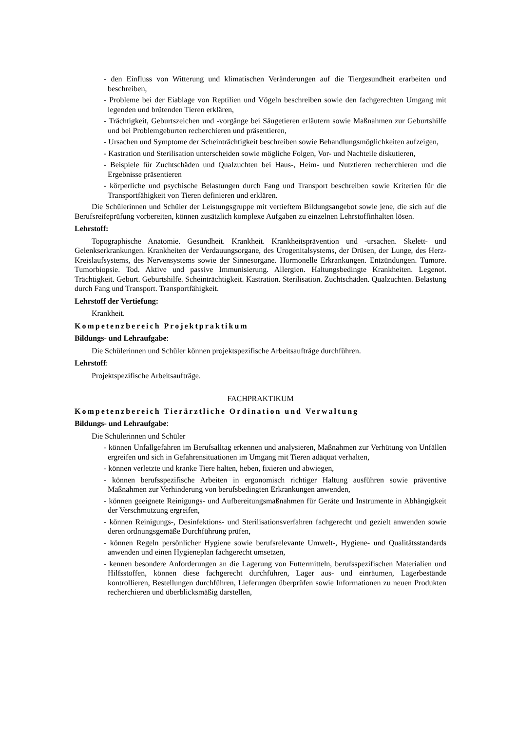- den Einfluss von Witterung und klimatischen Veränderungen auf die Tiergesundheit erarbeiten und beschreiben,
- Probleme bei der Eiablage von Reptilien und Vögeln beschreiben sowie den fachgerechten Umgang mit legenden und brütenden Tieren erklären,
- Trächtigkeit, Geburtszeichen und -vorgänge bei Säugetieren erläutern sowie Maßnahmen zur Geburtshilfe und bei Problemgeburten recherchieren und präsentieren,
- Ursachen und Symptome der Scheinträchtigkeit beschreiben sowie Behandlungsmöglichkeiten aufzeigen,
- Kastration und Sterilisation unterscheiden sowie mögliche Folgen, Vor- und Nachteile diskutieren,
- Beispiele für Zuchtschäden und Qualzuchten bei Haus-, Heim- und Nutztieren recherchieren und die Ergebnisse präsentieren
- körperliche und psychische Belastungen durch Fang und Transport beschreiben sowie Kriterien für die Transportfähigkeit von Tieren definieren und erklären.
Die Schülerinnen und Schüler der Leistungsgruppe mit vertieftem Bildungsangebot sowie jene, die sich auf die Berufsreifeprüfung vorbereiten, können zusätzlich komplexe Aufgaben zu einzelnen Lehrstoffinhalten lösen.
Lehrstoff:
Topographische Anatomie. Gesundheit. Krankheit. Krankheitsprävention und -ursachen. Skelett- und Gelenkserkrankungen. Krankheiten der Verdauungsorgane, des Urogenitalsystems, der Drüsen, der Lunge, des Herz-Kreislaufsystems, des Nervensystems sowie der Sinnesorgane. Hormonelle Erkrankungen. Entzündungen. Tumore. Tumorbiopsie. Tod. Aktive und passive Immunisierung. Allergien. Haltungsbedingte Krankheiten. Legenot. Trächtigkeit. Geburt. Geburtshilfe. Scheinträchtigkeit. Kastration. Sterilisation. Zuchtschäden. Qualzuchten. Belastung durch Fang und Transport. Transportfähigkeit.
Lehrstoff der Vertiefung:
Krankheit.
Kompetenzbereich Projektpraktikum
Bildungs- und Lehraufgabe:
Die Schülerinnen und Schüler können projektspezifische Arbeitsaufträge durchführen.
Lehrstoff:
Projektspezifische Arbeitsaufträge.
FACHPRAKTIKUM
Kompetenzbereich Tierärztliche Ordination und Verwaltung
Bildungs- und Lehraufgabe:
Die Schülerinnen und Schüler
- können Unfallgefahren im Berufsalltag erkennen und analysieren, Maßnahmen zur Verhütung von Unfällen ergreifen und sich in Gefahrensituationen im Umgang mit Tieren adäquat verhalten,
- können verletzte und kranke Tiere halten, heben, fixieren und abwiegen,
- können berufsspezifische Arbeiten in ergonomisch richtiger Haltung ausführen sowie präventive Maßnahmen zur Verhinderung von berufsbedingten Erkrankungen anwenden,
- können geeignete Reinigungs- und Aufbereitungsmaßnahmen für Geräte und Instrumente in Abhängigkeit der Verschmutzung ergreifen,
- können Reinigungs-, Desinfektions- und Sterilisationsverfahren fachgerecht und gezielt anwenden sowie deren ordnungsgemäße Durchführung prüfen,
- können Regeln persönlicher Hygiene sowie berufsrelevante Umwelt-, Hygiene- und Qualitätsstandards anwenden und einen Hygieneplan fachgerecht umsetzen,
- kennen besondere Anforderungen an die Lagerung von Futtermitteln, berufsspezifischen Materialien und Hilfsstoffen, können diese fachgerecht durchführen, Lager aus- und einräumen, Lagerbestände kontrollieren, Bestellungen durchführen, Lieferungen überprüfen sowie Informationen zu neuen Produkten recherchieren und überblicksmäßig darstellen,